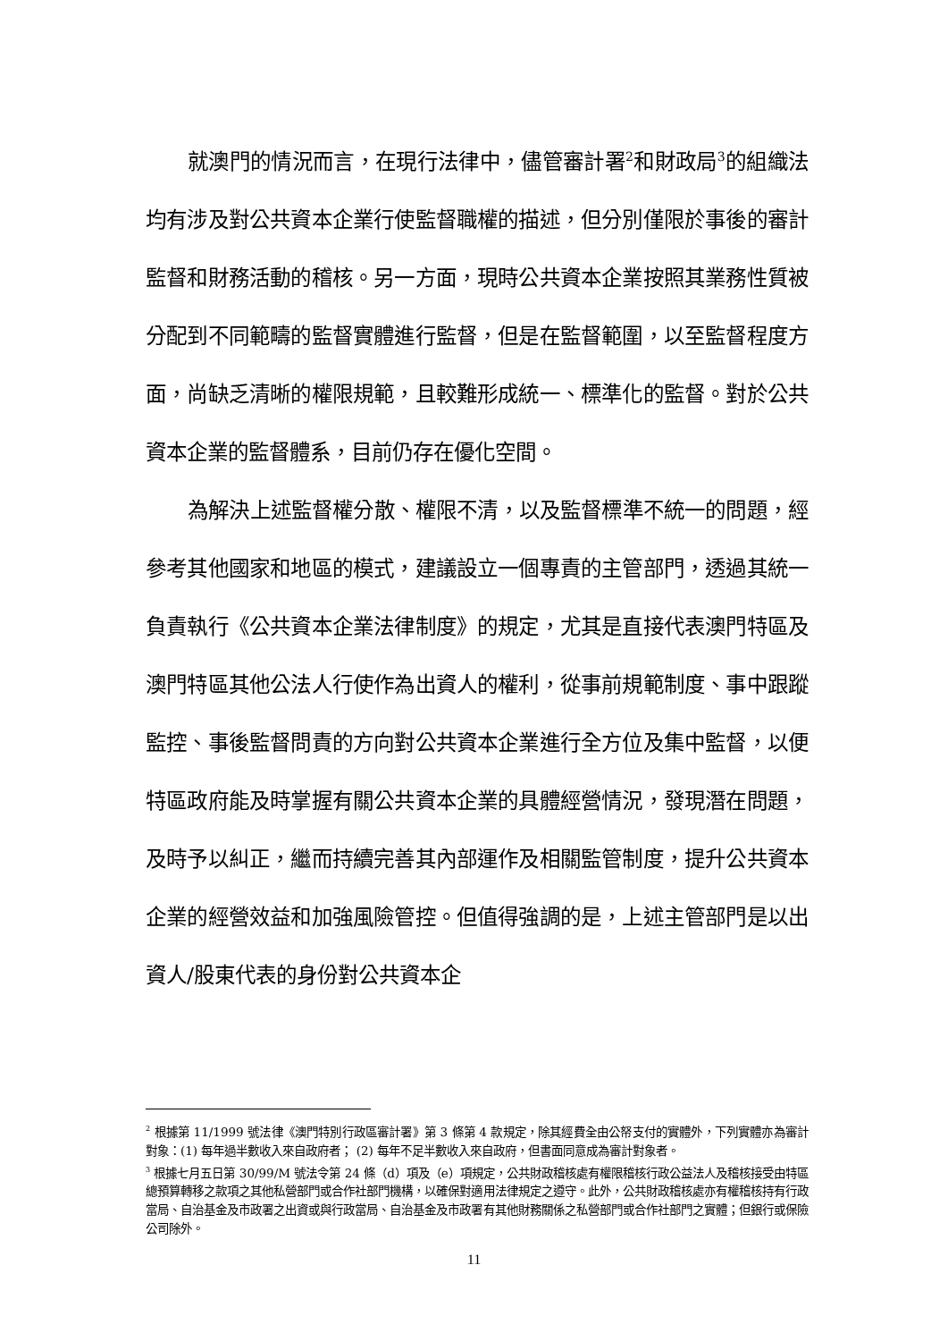就澳門的情況而言，在現行法律中，儘管審計署<sup>2</sup>和財政局<sup>3</sup>的組織法均有涉及對公共資本企業行使監督職權的描述，但分別僅限於事後的審計監督和財務活動的稽核。另一方面，現時公共資本企業按照其業務性質被分配到不同範疇的監督實體進行監督，但是在監督範圍，以至監督程度方面，尚缺乏清晰的權限規範，且較難形成統一、標準化的監督。對於公共資本企業的監督體系，目前仍存在優化空間。
為解決上述監督權分散、權限不清，以及監督標準不統一的問題，經參考其他國家和地區的模式，建議設立一個專責的主管部門，透過其統一負責執行《公共資本企業法律制度》的規定，尤其是直接代表澳門特區及澳門特區其他公法人行使作為出資人的權利，從事前規範制度、事中跟蹤監控、事後監督問責的方向對公共資本企業進行全方位及集中監督，以便特區政府能及時掌握有關公共資本企業的具體經營情況，發現潛在問題，及時予以糾正，繼而持續完善其內部運作及相關監管制度，提升公共資本企業的經營效益和加強風險管控。但值得強調的是，上述主管部門是以出資人/股東代表的身份對公共資本企
<sup>2</sup> 根據第 11/1999 號法律《澳門特別行政區審計署》第 3 條第 4 款規定，除其經費全由公帑支付的實體外，下列實體亦為審計對象：(1) 每年過半數收入來自政府者； (2) 每年不足半數收入來自政府，但書面同意成為審計對象者。
<sup>3</sup> 根據七月五日第 30/99/M 號法令第 24 條（d）項及（e）項規定，公共財政稽核處有權限稽核行政公益法人及稽核接受由特區總預算轉移之款項之其他私營部門或合作社部門機構，以確保對適用法律規定之遵守。此外，公共財政稽核處亦有權稽核持有行政當局、自治基金及市政署之出資或與行政當局、自治基金及市政署有其他財務關係之私營部門或合作社部門之實體；但銀行或保險公司除外。
11